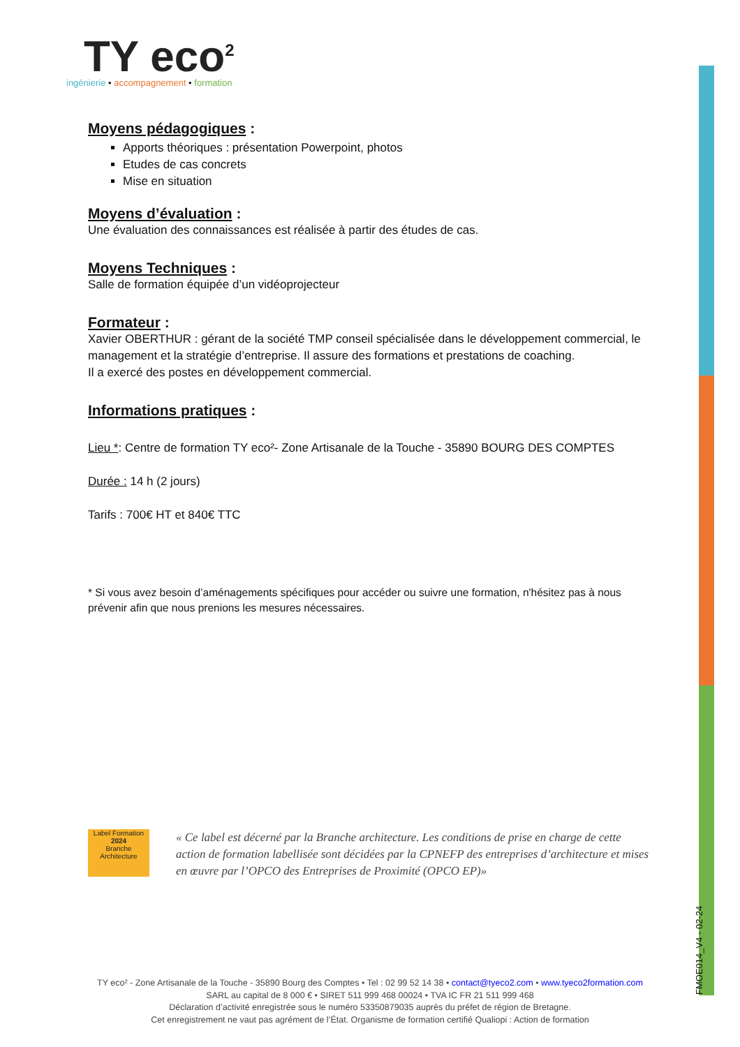TY eco<sup>2</sup>
ingénierie • accompagnement • formation
Moyens pédagogiques :
Apports théoriques : présentation Powerpoint, photos
Etudes de cas concrets
Mise en situation
Moyens d’évaluation :
Une évaluation des connaissances est réalisée à partir des études de cas.
Moyens Techniques :
Salle de formation équipée d’un vidéoprojecteur
Formateur :
Xavier OBERTHUR : gérant de la société TMP conseil spécialisée dans le développement commercial, le management et la stratégie d’entreprise. Il assure des formations et prestations de coaching.
Il a exercé des postes en développement commercial.
Informations pratiques :
Lieu *: Centre de formation TY eco²- Zone Artisanale de la Touche - 35890 BOURG DES COMPTES
Durée : 14 h (2 jours)
Tarifs : 700€ HT et 840€ TTC
* Si vous avez besoin d’aménagements spécifiques pour accéder ou suivre une formation, n'hésitez pas à nous prévenir afin que nous prenions les mesures nécessaires.
Label Formation
2024
Branche Architecture
« Ce label est décerné par la Branche architecture. Les conditions de prise en charge de cette action de formation labellisée sont décidées par la CPNEFP des entreprises d’architecture et mises en œuvre par l’OPCO des Entreprises de Proximité (OPCO EP)»
FMOE014_V4 - 02-24
TY eco² - Zone Artisanale de la Touche - 35890 Bourg des Comptes • Tel : 02 99 52 14 38 • contact@tyeco2.com • www.tyeco2formation.com
SARL au capital de 8 000 € • SIRET 511 999 468 00024 • TVA IC FR 21 511 999 468
Déclaration d’activité enregistrée sous le numéro 53350879035 auprès du préfet de région de Bretagne.
Cet enregistrement ne vaut pas agrément de l’État. Organisme de formation certifié Qualiopi : Action de formation